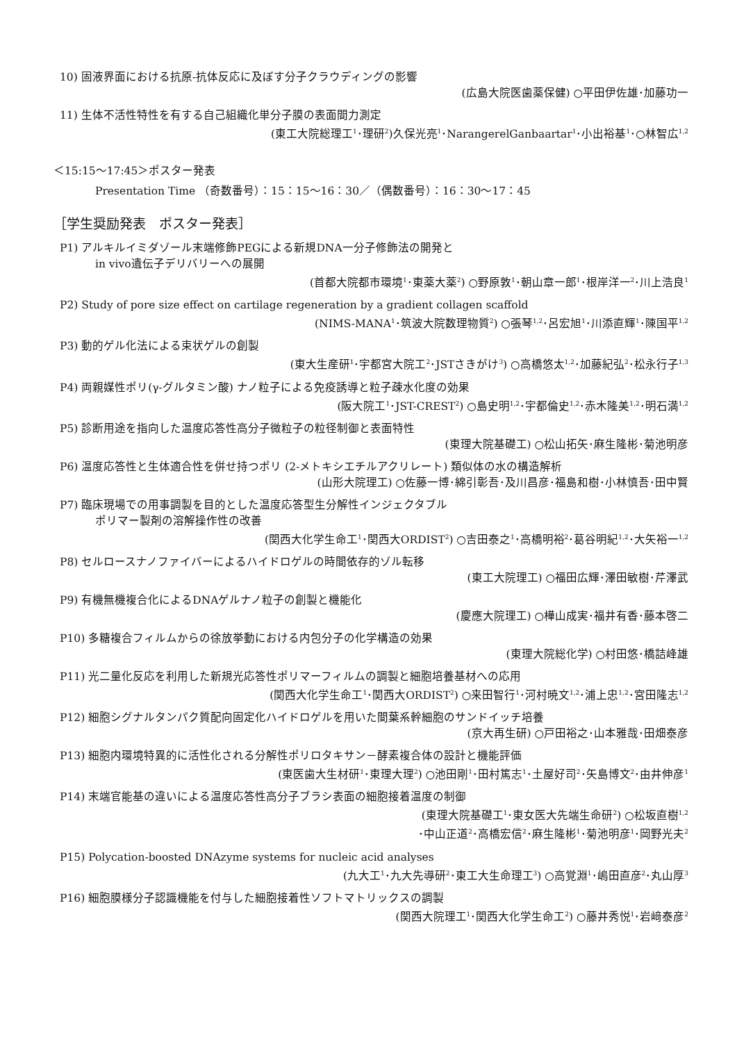10) 固液界面における抗原-抗体反応に及ぼす分子クラウディングの影響
(広島大院医歯薬保健) ○平田伊佐雄･加藤功一
11) 生体不活性特性を有する自己組織化単分子膜の表面間力測定
(東工大院総理工<sup>1</sup>･理研<sup>2</sup>)久保光亮<sup>1</sup>･NarangerelGanbaartar<sup>1</sup>･小出裕基<sup>1</sup>･○林智広<sup>1,2</sup>
＜15:15～17:45＞ポスター発表
Presentation Time （奇数番号）：15：15～16：30／（偶数番号）：16：30～17：45
［学生奨励発表　ポスター発表］
P1) アルキルイミダゾール末端修飾PEGによる新規DNA一分子修飾法の開発と
in vivo遺伝子デリバリーへの展開
(首都大院都市環境<sup>1</sup>･東薬大薬<sup>2</sup>) ○野原敦<sup>1</sup>･朝山章一郎<sup>1</sup>･根岸洋一<sup>2</sup>･川上浩良<sup>1</sup>
P2) Study of pore size effect on cartilage regeneration by a gradient collagen scaffold
(NIMS-MANA<sup>1</sup>･筑波大院数理物質<sup>2</sup>) ○張琴<sup>1,2</sup>･呂宏旭<sup>1</sup>･川添直輝<sup>1</sup>･陳国平<sup>1,2</sup>
P3) 動的ゲル化法による束状ゲルの創製
(東大生産研<sup>1</sup>･宇都宮大院工<sup>2</sup>･JSTさきがけ<sup>3</sup>) ○高橋悠太<sup>1,2</sup>･加藤紀弘<sup>2</sup>･松永行子<sup>1,3</sup>
P4) 両親媒性ポリ(γ-グルタミン酸) ナノ粒子による免疫誘導と粒子疎水化度の効果
(阪大院工<sup>1</sup>･JST-CREST<sup>2</sup>) ○島史明<sup>1,2</sup>･宇都倫史<sup>1,2</sup>･赤木隆美<sup>1,2</sup>･明石満<sup>1,2</sup>
P5) 診断用途を指向した温度応答性高分子微粒子の粒径制御と表面特性
(東理大院基礎工) ○松山拓矢･麻生隆彬･菊池明彦
P6) 温度応答性と生体適合性を併せ持つポリ (2-メトキシエチルアクリレート) 類似体の水の構造解析
(山形大院理工) ○佐藤一博･綿引彰吾･及川昌彦･福島和樹･小林慎吾･田中賢
P7) 臨床現場での用事調製を目的とした温度応答型生分解性インジェクタブル
ポリマー製剤の溶解操作性の改善
(関西大化学生命工<sup>1</sup>･関西大ORDIST<sup>2</sup>) ○吉田泰之<sup>1</sup>･高橋明裕<sup>2</sup>･葛谷明紀<sup>1,2</sup>･大矢裕一<sup>1,2</sup>
P8) セルロースナノファイバーによるハイドロゲルの時間依存的ゾル転移
(東工大院理工) ○福田広輝･澤田敏樹･芹澤武
P9) 有機無機複合化によるDNAゲルナノ粒子の創製と機能化
(慶應大院理工) ○樺山成実･福井有香･藤本啓二
P10) 多糖複合フィルムからの徐放挙動における内包分子の化学構造の効果
(東理大院総化学) ○村田悠･橋詰峰雄
P11) 光二量化反応を利用した新規光応答性ポリマーフィルムの調製と細胞培養基材への応用
(関西大化学生命工<sup>1</sup>･関西大ORDIST<sup>2</sup>) ○来田智行<sup>1</sup>･河村暁文<sup>1,2</sup>･浦上忠<sup>1,2</sup>･宮田隆志<sup>1,2</sup>
P12) 細胞シグナルタンパク質配向固定化ハイドロゲルを用いた間葉系幹細胞のサンドイッチ培養
(京大再生研) ○戸田裕之･山本雅哉･田畑泰彦
P13) 細胞内環境特異的に活性化される分解性ポリロタキサン－酵素複合体の設計と機能評価
(東医歯大生材研<sup>1</sup>･東理大理<sup>2</sup>) ○池田剛<sup>1</sup>･田村篤志<sup>1</sup>･土屋好司<sup>2</sup>･矢島博文<sup>2</sup>･由井伸彦<sup>1</sup>
P14) 末端官能基の違いによる温度応答性高分子ブラシ表面の細胞接着温度の制御
(東理大院基礎工<sup>1</sup>･東女医大先端生命研<sup>2</sup>) ○松坂直樹<sup>1,2</sup>
･中山正道<sup>2</sup>･高橋宏信<sup>2</sup>･麻生隆彬<sup>1</sup>･菊池明彦<sup>1</sup>･岡野光夫<sup>2</sup>
P15) Polycation-boosted DNAzyme systems for nucleic acid analyses
(九大工<sup>1</sup>･九大先導研<sup>2</sup>･東工大生命理工<sup>3</sup>) ○高覚淵<sup>1</sup>･嶋田直彦<sup>2</sup>･丸山厚<sup>3</sup>
P16) 細胞膜様分子認識機能を付与した細胞接着性ソフトマトリックスの調製
(関西大院理工<sup>1</sup>･関西大化学生命工<sup>2</sup>) ○藤井秀悦<sup>1</sup>･岩﨑泰彦<sup>2</sup>